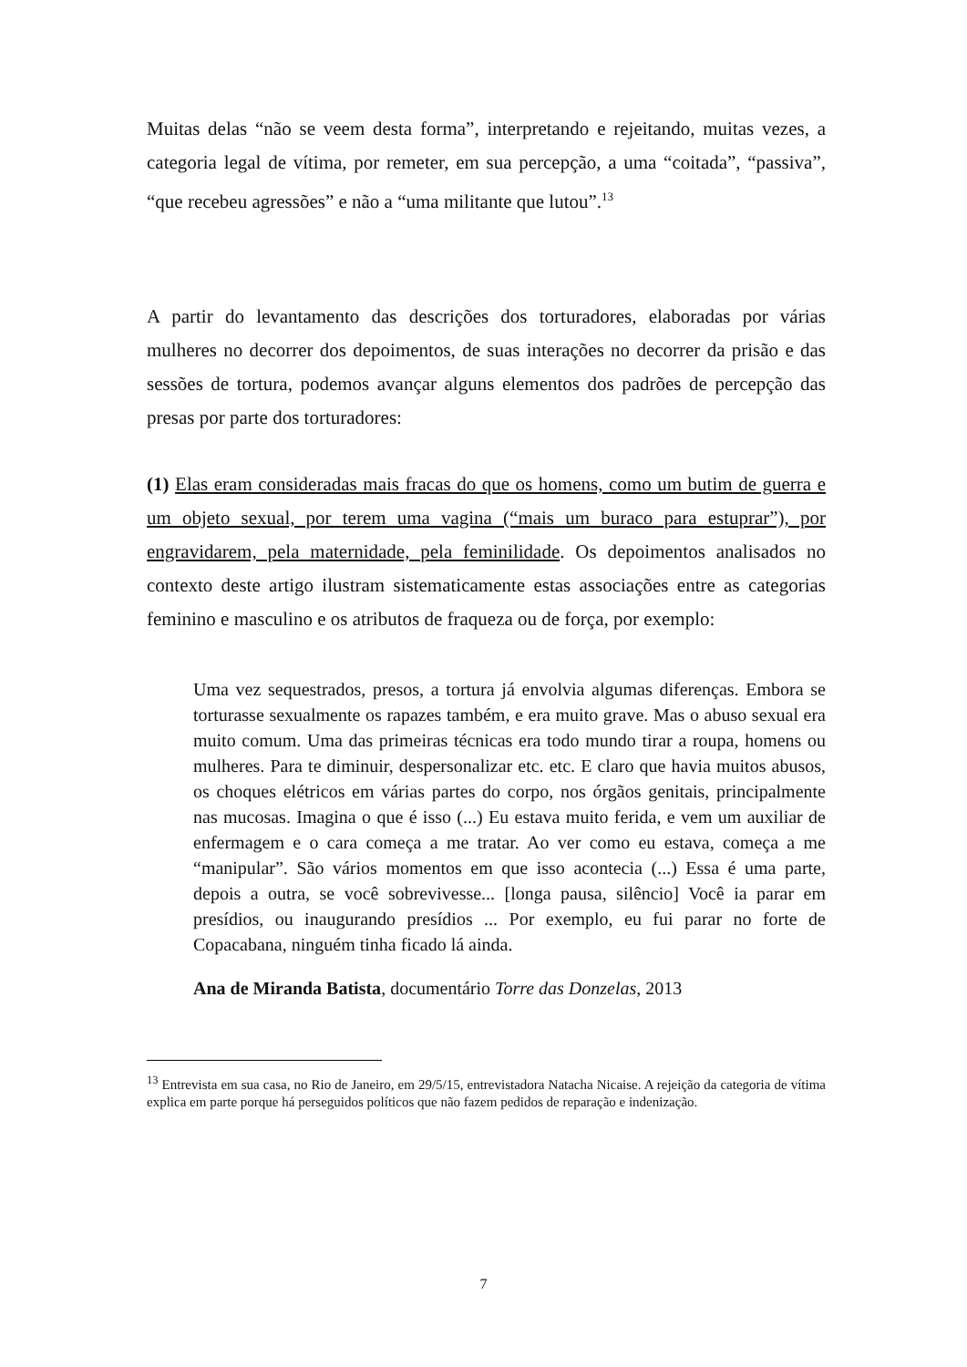Muitas delas “não se veem desta forma”, interpretando e rejeitando, muitas vezes, a categoria legal de vítima, por remeter, em sua percepção, a uma “coitada”, “passiva”, “que recebeu agressões” e não a “uma militante que lutou”.<sup>13</sup>
A partir do levantamento das descrições dos torturadores, elaboradas por várias mulheres no decorrer dos depoimentos, de suas interações no decorrer da prisão e das sessões de tortura, podemos avançar alguns elementos dos padrões de percepção das presas por parte dos torturadores:
(1) Elas eram consideradas mais fracas do que os homens, como um butim de guerra e um objeto sexual, por terem uma vagina (“mais um buraco para estuprar”), por engravidarem, pela maternidade, pela feminilidade. Os depoimentos analisados no contexto deste artigo ilustram sistematicamente estas associações entre as categorias feminino e masculino e os atributos de fraqueza ou de força, por exemplo:
Uma vez sequestrados, presos, a tortura já envolvia algumas diferenças. Embora se torturasse sexualmente os rapazes também, e era muito grave. Mas o abuso sexual era muito comum. Uma das primeiras técnicas era todo mundo tirar a roupa, homens ou mulheres. Para te diminuir, despersonalizar etc. etc. E claro que havia muitos abusos, os choques elétricos em várias partes do corpo, nos órgãos genitais, principalmente nas mucosas. Imagina o que é isso (...) Eu estava muito ferida, e vem um auxiliar de enfermagem e o cara começa a me tratar. Ao ver como eu estava, começa a me “manipular”. São vários momentos em que isso acontecia (...) Essa é uma parte, depois a outra, se você sobrevivesse... [longa pausa, silêncio] Você ia parar em presídios, ou inaugurando presídios ... Por exemplo, eu fui parar no forte de Copacabana, ninguém tinha ficado lá ainda.
Ana de Miranda Batista, documentário Torre das Donzelas, 2013
<sup>13</sup> Entrevista em sua casa, no Rio de Janeiro, em 29/5/15, entrevistadora Natacha Nicaise. A rejeição da categoria de vítima explica em parte porque há perseguidos políticos que não fazem pedidos de reparação e indenização.
7